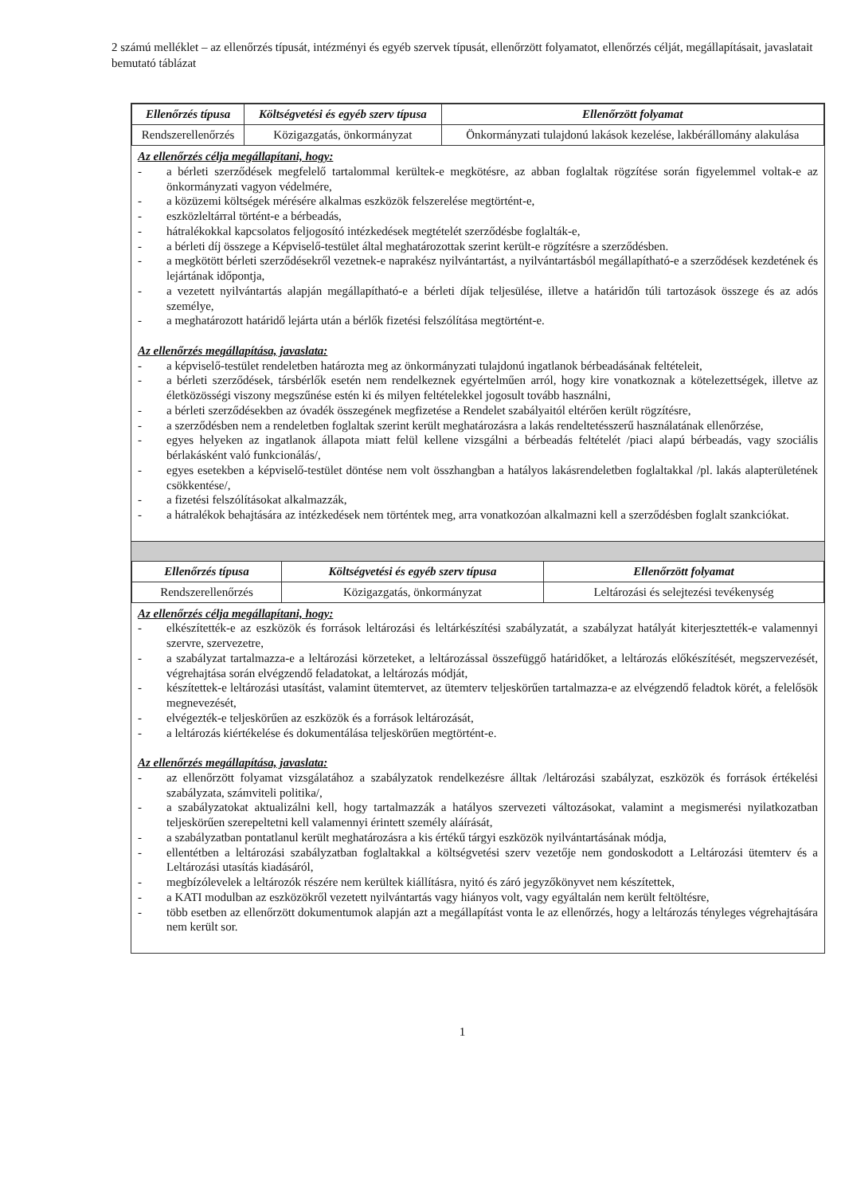2 számú melléklet – az ellenőrzés típusát, intézményi és egyéb szervek típusát, ellenőrzött folyamatot, ellenőrzés célját, megállapításait, javaslatait bemutató táblázat
| Ellenőrzés típusa | Költségvetési és egyéb szerv típusa | Ellenőrzött folyamat |
| --- | --- | --- |
| Rendszerellenőrzés | Közigazgatás, önkormányzat | Önkormányzati tulajdonú lakások kezelése, lakbérállomány alakulása |
Az ellenőrzés célja megállapítani, hogy:
- a bérleti szerződések megfelelő tartalommal kerültek-e megkötésre, az abban foglaltak rögzítése során figyelemmel voltak-e az önkormányzati vagyon védelmére,
- a közüzemi költségek mérésére alkalmas eszközök felszerelése megtörtént-e,
- eszközleltárral történt-e a bérbeadás,
- hátralékokkal kapcsolatos feljogosító intézkedések megtételét szerződésbe foglalták-e,
- a bérleti díj összege a Képviselő-testület által meghatározottak szerint került-e rögzítésre a szerződésben.
- a megkötött bérleti szerződésekről vezetnek-e naprakész nyilvántartást, a nyilvántartásból megállapítható-e a szerződések kezdetének és lejártának időpontja,
- a vezetett nyilvántartás alapján megállapítható-e a bérleti díjak teljesülése, illetve a határidőn túli tartozások összege és az adós személye,
- a meghatározott határidő lejárta után a bérlők fizetési felszólítása megtörtént-e.
Az ellenőrzés megállapítása, javaslata:
- a képviselő-testület rendeletben határozta meg az önkormányzati tulajdonú ingatlanok bérbeadásának feltételeit,
- a bérleti szerződések, társbérlők esetén nem rendelkeznek egyértelműen arról, hogy kire vonatkoznak a kötelezettségek, illetve az életközösségi viszony megszűnése estén ki és milyen feltételekkel jogosult tovább használni,
- a bérleti szerződésekben az óvadék összegének megfizetése a Rendelet szabályaitól eltérően került rögzítésre,
- a szerződésben nem a rendeletben foglaltak szerint került meghatározásra a lakás rendeltetésszerű használatának ellenőrzése,
- egyes helyeken az ingatlanok állapota miatt felül kellene vizsgálni a bérbeadás feltételét /piaci alapú bérbeadás, vagy szociális bérlakásként való funkcionálás/,
- egyes esetekben a képviselő-testület döntése nem volt összhangban a hatályos lakásrendeletben foglaltakkal /pl. lakás alapterületének csökkentése/,
- a fizetési felszólításokat alkalmazzák,
- a hátralékok behajtására az intézkedések nem történtek meg, arra vonatkozóan alkalmazni kell a szerződésben foglalt szankciókat.
| Ellenőrzés típusa | Költségvetési és egyéb szerv típusa | Ellenőrzött folyamat |
| --- | --- | --- |
| Rendszerellenőrzés | Közigazgatás, önkormányzat | Leltározási és selejtezési tevékenység |
Az ellenőrzés célja megállapítani, hogy:
- elkészítették-e az eszközök és források leltározási és leltárkészítési szabályzatát, a szabályzat hatályát kiterjesztették-e valamennyi szervre, szervezetre,
- a szabályzat tartalmazza-e a leltározási körzeteket, a leltározással összefüggő határidőket, a leltározás előkészítését, megszervezését, végrehajtása során elvégzendő feladatokat, a leltározás módját,
- készítettek-e leltározási utasítást, valamint ütemtervet, az ütemterv teljeskörűen tartalmazza-e az elvégzendő feladtok körét, a felelősök megnevezését,
- elvégezték-e teljeskörűen az eszközök és a források leltározását,
- a leltározás kiértékelése és dokumentálása teljeskörűen megtörtént-e.
Az ellenőrzés megállapítása, javaslata:
- az ellenőrzött folyamat vizsgálatához a szabályzatok rendelkezésre álltak /leltározási szabályzat, eszközök és források értékelési szabályzata, számviteli politika/,
- a szabályzatokat aktualizálni kell, hogy tartalmazzák a hatályos szervezeti változásokat, valamint a megismerési nyilatkozatban teljeskörűen szerepeltetni kell valamennyi érintett személy aláírását,
- a szabályzatban pontatlanul került meghatározásra a kis értékű tárgyi eszközök nyilvántartásának módja,
- ellentétben a leltározási szabályzatban foglaltakkal a költségvetési szerv vezetője nem gondoskodott a Leltározási ütemterv és a Leltározási utasítás kiadásáról,
- megbízólevelek a leltározók részére nem kerültek kiállításra, nyitó és záró jegyzőkönyvet nem készítettek,
- a KATI modulban az eszközökről vezetett nyilvántartás vagy hiányos volt, vagy egyáltalán nem került feltöltésre,
- több esetben az ellenőrzött dokumentumok alapján azt a megállapítást vonta le az ellenőrzés, hogy a leltározás tényleges végrehajtására nem került sor.
1